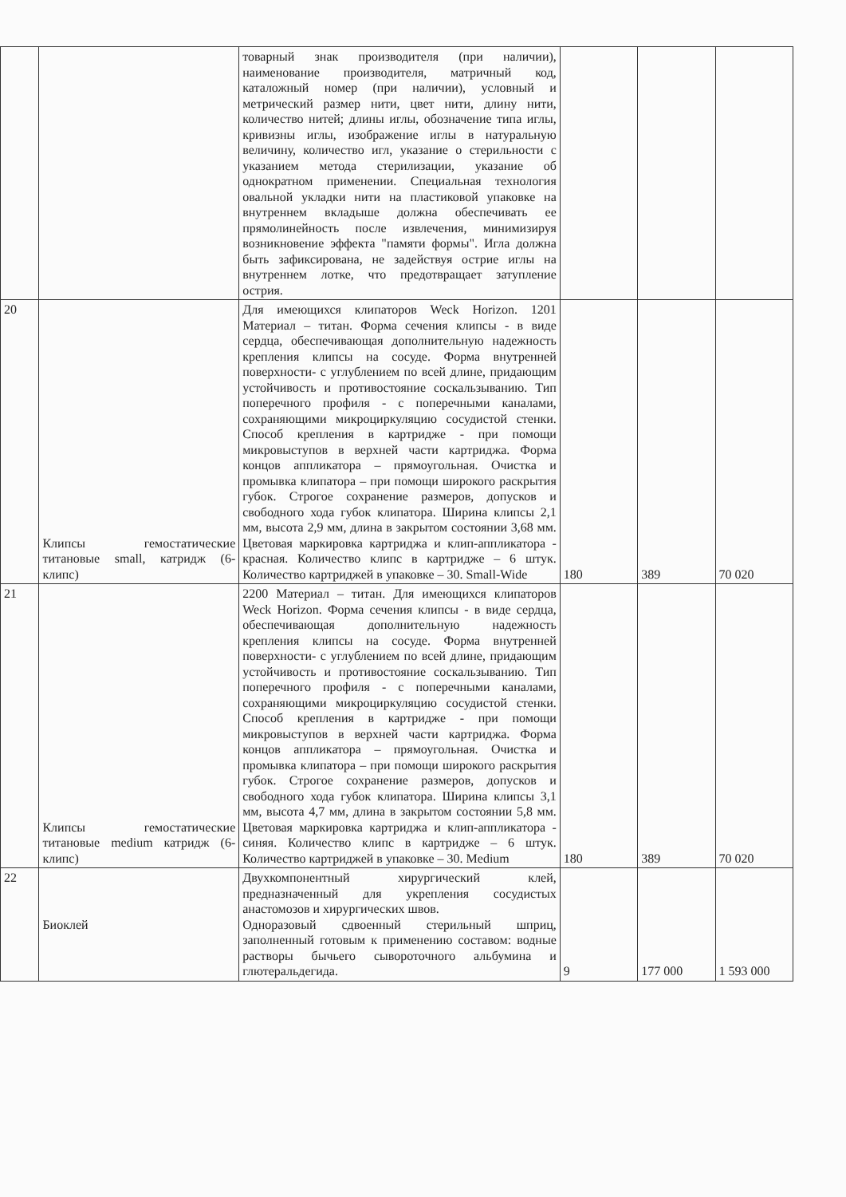| | | товарный знак производителя (при наличии), наименование производителя, матричный код, каталожный номер (при наличии), условный и метрический размер нити, цвет нити, длину нити, количество нитей; длины иглы, обозначение типа иглы, кривизны иглы, изображение иглы в натуральную величину, количество игл, указание о стерильности с указанием метода стерилизации, указание об однократном применении. Специальная технология овальной укладки нити на пластиковой упаковке на внутреннем вкладыше должна обеспечивать ее прямолинейность после извлечения, минимизируя возникновение эффекта "памяти формы". Игла должна быть зафиксирована, не задействуя острие иглы на внутреннем лотке, что предотвращает затупление острия. | | | |
| 20 | Клипсы гемостатические титановые small, катридж (6-клипс) | Для имеющихся клипаторов Weck Horizon. 1201 Материал – титан. Форма сечения клипсы - в виде сердца, обеспечивающая дополнительную надежность крепления клипсы на сосуде. Форма внутренней поверхности- с углублением по всей длине, придающим устойчивость и противостояние соскальзыванию. Тип поперечного профиля - с поперечными каналами, сохраняющими микроциркуляцию сосудистой стенки. Способ крепления в картридже - при помощи микровыступов в верхней части картриджа. Форма концов аппликатора – прямоугольная. Очистка и промывка клипатора – при помощи широкого раскрытия губок. Строгое сохранение размеров, допусков и свободного хода губок клипатора. Ширина клипсы 2,1 мм, высота 2,9 мм, длина в закрытом состоянии 3,68 мм. Цветовая маркировка картриджа и клип-аппликатора - красная. Количество клипс в картридже – 6 штук. Количество картриджей в упаковке – 30. Small-Wide | 180 | 389 | 70 020 |
| 21 | Клипсы гемостатические титановые medium катридж (6-клипс) | 2200 Материал – титан. Для имеющихся клипаторов Weck Horizon. Форма сечения клипсы - в виде сердца, обеспечивающая дополнительную надежность крепления клипсы на сосуде. Форма внутренней поверхности- с углублением по всей длине, придающим устойчивость и противостояние соскальзыванию. Тип поперечного профиля - с поперечными каналами, сохраняющими микроциркуляцию сосудистой стенки. Способ крепления в картридже - при помощи микровыступов в верхней части картриджа. Форма концов аппликатора – прямоугольная. Очистка и промывка клипатора – при помощи широкого раскрытия губок. Строгое сохранение размеров, допусков и свободного хода губок клипатора. Ширина клипсы 3,1 мм, высота 4,7 мм, длина в закрытом состоянии 5,8 мм. Цветовая маркировка картриджа и клип-аппликатора - синяя. Количество клипс в картридже – 6 штук. Количество картриджей в упаковке – 30. Medium | 180 | 389 | 70 020 |
| 22 | Биоклей | Двухкомпонентный хирургический клей, предназначенный для укрепления сосудистых анастомозов и хирургических швов. Одноразовый сдвоенный стерильный шприц, заполненный готовым к применению составом: водные растворы бычьего сывороточного альбумина и глютеральдегида. | 9 | 177 000 | 1 593 000 |